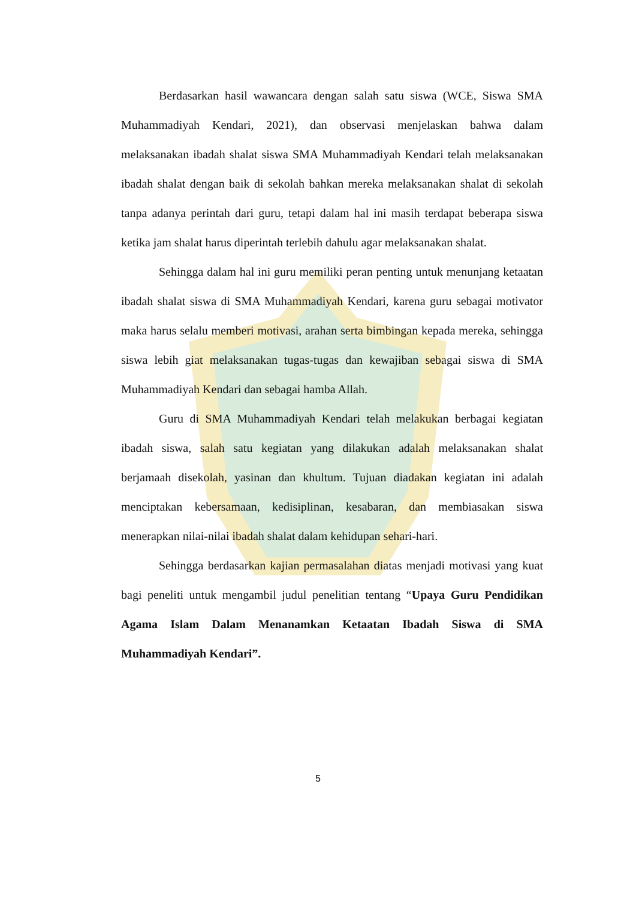Berdasarkan hasil wawancara dengan salah satu siswa (WCE, Siswa SMA Muhammadiyah Kendari, 2021), dan observasi menjelaskan bahwa dalam melaksanakan ibadah shalat siswa SMA Muhammadiyah Kendari telah melaksanakan ibadah shalat dengan baik di sekolah bahkan mereka melaksanakan shalat di sekolah tanpa adanya perintah dari guru, tetapi dalam hal ini masih terdapat beberapa siswa ketika jam shalat harus diperintah terlebih dahulu agar melaksanakan shalat.
Sehingga dalam hal ini guru memiliki peran penting untuk menunjang ketaatan ibadah shalat siswa di SMA Muhammadiyah Kendari, karena guru sebagai motivator maka harus selalu memberi motivasi, arahan serta bimbingan kepada mereka, sehingga siswa lebih giat melaksanakan tugas-tugas dan kewajiban sebagai siswa di SMA Muhammadiyah Kendari dan sebagai hamba Allah.
Guru di SMA Muhammadiyah Kendari telah melakukan berbagai kegiatan ibadah siswa, salah satu kegiatan yang dilakukan adalah melaksanakan shalat berjamaah disekolah, yasinan dan khultum. Tujuan diadakan kegiatan ini adalah menciptakan kebersamaan, kedisiplinan, kesabaran, dan membiasakan siswa menerapkan nilai-nilai ibadah shalat dalam kehidupan sehari-hari.
Sehingga berdasarkan kajian permasalahan diatas menjadi motivasi yang kuat bagi peneliti untuk mengambil judul penelitian tentang “Upaya Guru Pendidikan Agama Islam Dalam Menanamkan Ketaatan Ibadah Siswa di SMA Muhammadiyah Kendari”.
5